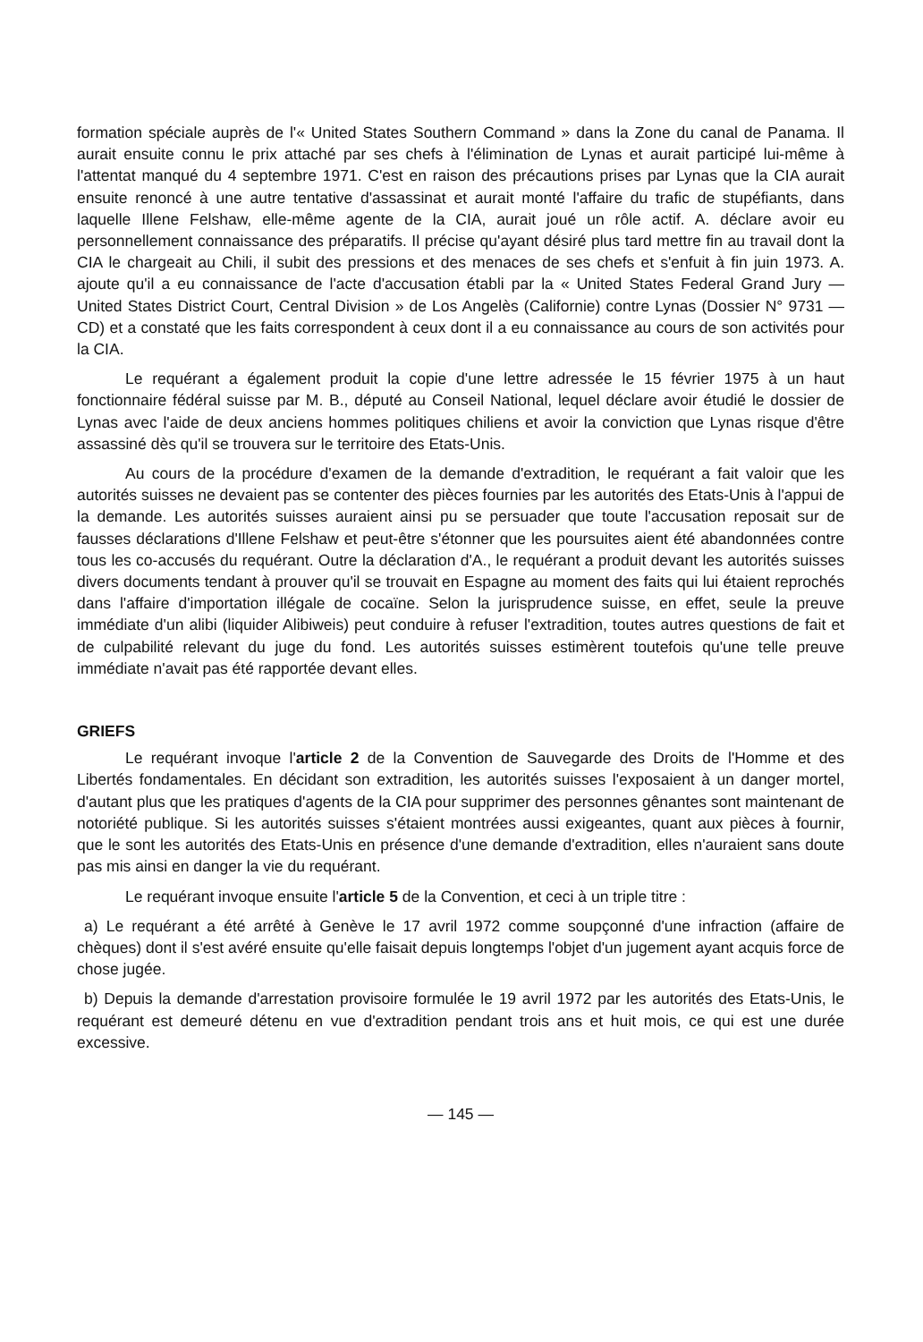formation spéciale auprès de l'« United States Southern Command » dans la Zone du canal de Panama. Il aurait ensuite connu le prix attaché par ses chefs à l'élimination de Lynas et aurait participé lui-même à l'attentat manqué du 4 septembre 1971. C'est en raison des précautions prises par Lynas que la CIA aurait ensuite renoncé à une autre tentative d'assassinat et aurait monté l'affaire du trafic de stupéfiants, dans laquelle Illene Felshaw, elle-même agente de la CIA, aurait joué un rôle actif. A. déclare avoir eu personnellement connaissance des préparatifs. Il précise qu'ayant désiré plus tard mettre fin au travail dont la CIA le chargeait au Chili, il subit des pressions et des menaces de ses chefs et s'enfuit à fin juin 1973. A. ajoute qu'il a eu connaissance de l'acte d'accusation établi par la « United States Federal Grand Jury — United States District Court, Central Division » de Los Angelès (Californie) contre Lynas (Dossier N° 9731 — CD) et a constaté que les faits correspondent à ceux dont il a eu connaissance au cours de son activités pour la CIA.
Le requérant a également produit la copie d'une lettre adressée le 15 février 1975 à un haut fonctionnaire fédéral suisse par M. B., député au Conseil National, lequel déclare avoir étudié le dossier de Lynas avec l'aide de deux anciens hommes politiques chiliens et avoir la conviction que Lynas risque d'être assassiné dès qu'il se trouvera sur le territoire des Etats-Unis.
Au cours de la procédure d'examen de la demande d'extradition, le requérant a fait valoir que les autorités suisses ne devaient pas se contenter des pièces fournies par les autorités des Etats-Unis à l'appui de la demande. Les autorités suisses auraient ainsi pu se persuader que toute l'accusation reposait sur de fausses déclarations d'Illene Felshaw et peut-être s'étonner que les poursuites aient été abandonnées contre tous les co-accusés du requérant. Outre la déclaration d'A., le requérant a produit devant les autorités suisses divers documents tendant à prouver qu'il se trouvait en Espagne au moment des faits qui lui étaient reprochés dans l'affaire d'importation illégale de cocaïne. Selon la jurisprudence suisse, en effet, seule la preuve immédiate d'un alibi (liquider Alibiweis) peut conduire à refuser l'extradition, toutes autres questions de fait et de culpabilité relevant du juge du fond. Les autorités suisses estimèrent toutefois qu'une telle preuve immédiate n'avait pas été rapportée devant elles.
GRIEFS
Le requérant invoque l'article 2 de la Convention de Sauvegarde des Droits de l'Homme et des Libertés fondamentales. En décidant son extradition, les autorités suisses l'exposaient à un danger mortel, d'autant plus que les pratiques d'agents de la CIA pour supprimer des personnes gênantes sont maintenant de notoriété publique. Si les autorités suisses s'étaient montrées aussi exigeantes, quant aux pièces à fournir, que le sont les autorités des Etats-Unis en présence d'une demande d'extradition, elles n'auraient sans doute pas mis ainsi en danger la vie du requérant.
Le requérant invoque ensuite l'article 5 de la Convention, et ceci à un triple titre :
a) Le requérant a été arrêté à Genève le 17 avril 1972 comme soupçonné d'une infraction (affaire de chèques) dont il s'est avéré ensuite qu'elle faisait depuis longtemps l'objet d'un jugement ayant acquis force de chose jugée.
b) Depuis la demande d'arrestation provisoire formulée le 19 avril 1972 par les autorités des Etats-Unis, le requérant est demeuré détenu en vue d'extradition pendant trois ans et huit mois, ce qui est une durée excessive.
— 145 —